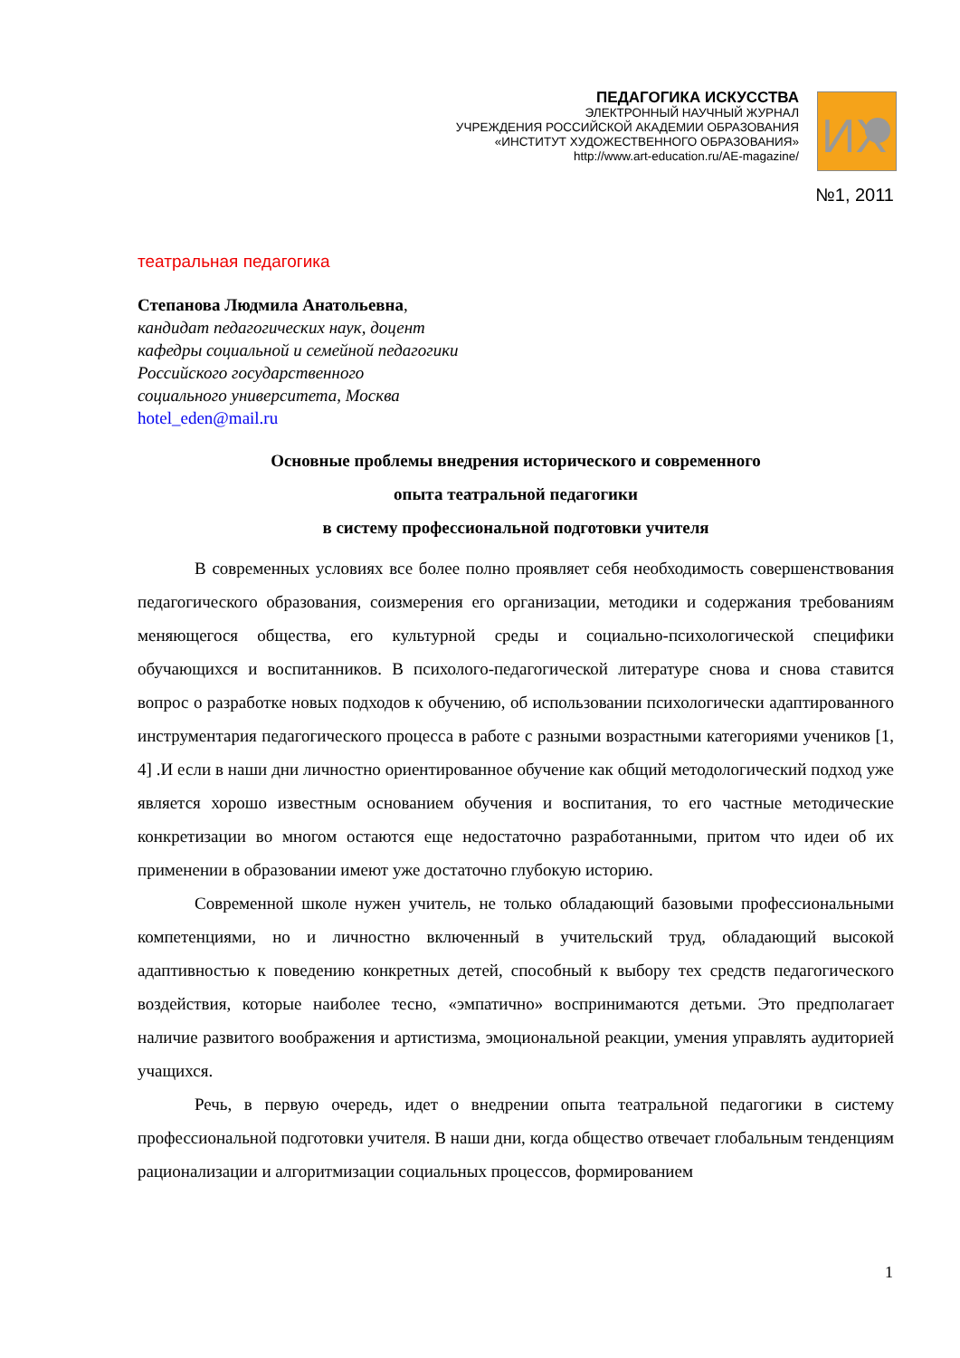ПЕДАГОГИКА ИСКУССТВА
ЭЛЕКТРОННЫЙ НАУЧНЫЙ ЖУРНАЛ
УЧРЕЖДЕНИЯ РОССИЙСКОЙ АКАДЕМИИ ОБРАЗОВАНИЯ
«ИНСТИТУТ ХУДОЖЕСТВЕННОГО ОБРАЗОВАНИЯ»
http://www.art-education.ru/AE-magazine/
ИХ
№1, 2011
театральная педагогика
Степанова Людмила Анатольевна,
кандидат педагогических наук, доцент
кафедры социальной и семейной педагогики
Российского государственного
социального университета, Москва
hotel_eden@mail.ru
Основные проблемы внедрения исторического и современного
опыта театральной педагогики
в систему профессиональной подготовки учителя
В современных условиях все более полно проявляет себя необходимость совершенствования педагогического образования, соизмерения его организации, методики и содержания требованиям меняющегося общества, его культурной среды и социально-психологической специфики обучающихся и воспитанников. В психолого-педагогической литературе снова и снова ставится вопрос о разработке новых подходов к обучению, об использовании психологически адаптированного инструментария педагогического процесса в работе с разными возрастными категориями учеников [1, 4] .И если в наши дни личностно ориентированное обучение как общий методологический подход уже является хорошо известным основанием обучения и воспитания, то его частные методические конкретизации во многом остаются еще недостаточно разработанными, притом что идеи об их применении в образовании имеют уже достаточно глубокую историю.
Современной школе нужен учитель, не только обладающий базовыми профессиональными компетенциями, но и личностно включенный в учительский труд, обладающий высокой адаптивностью к поведению конкретных детей, способный к выбору тех средств педагогического воздействия, которые наиболее тесно, «эмпатично» воспринимаются детьми. Это предполагает наличие развитого воображения и артистизма, эмоциональной реакции, умения управлять аудиторией учащихся.
Речь, в первую очередь, идет о внедрении опыта театральной педагогики в систему профессиональной подготовки учителя. В наши дни, когда общество отвечает глобальным тенденциям рационализации и алгоритмизации социальных процессов, формированием
1